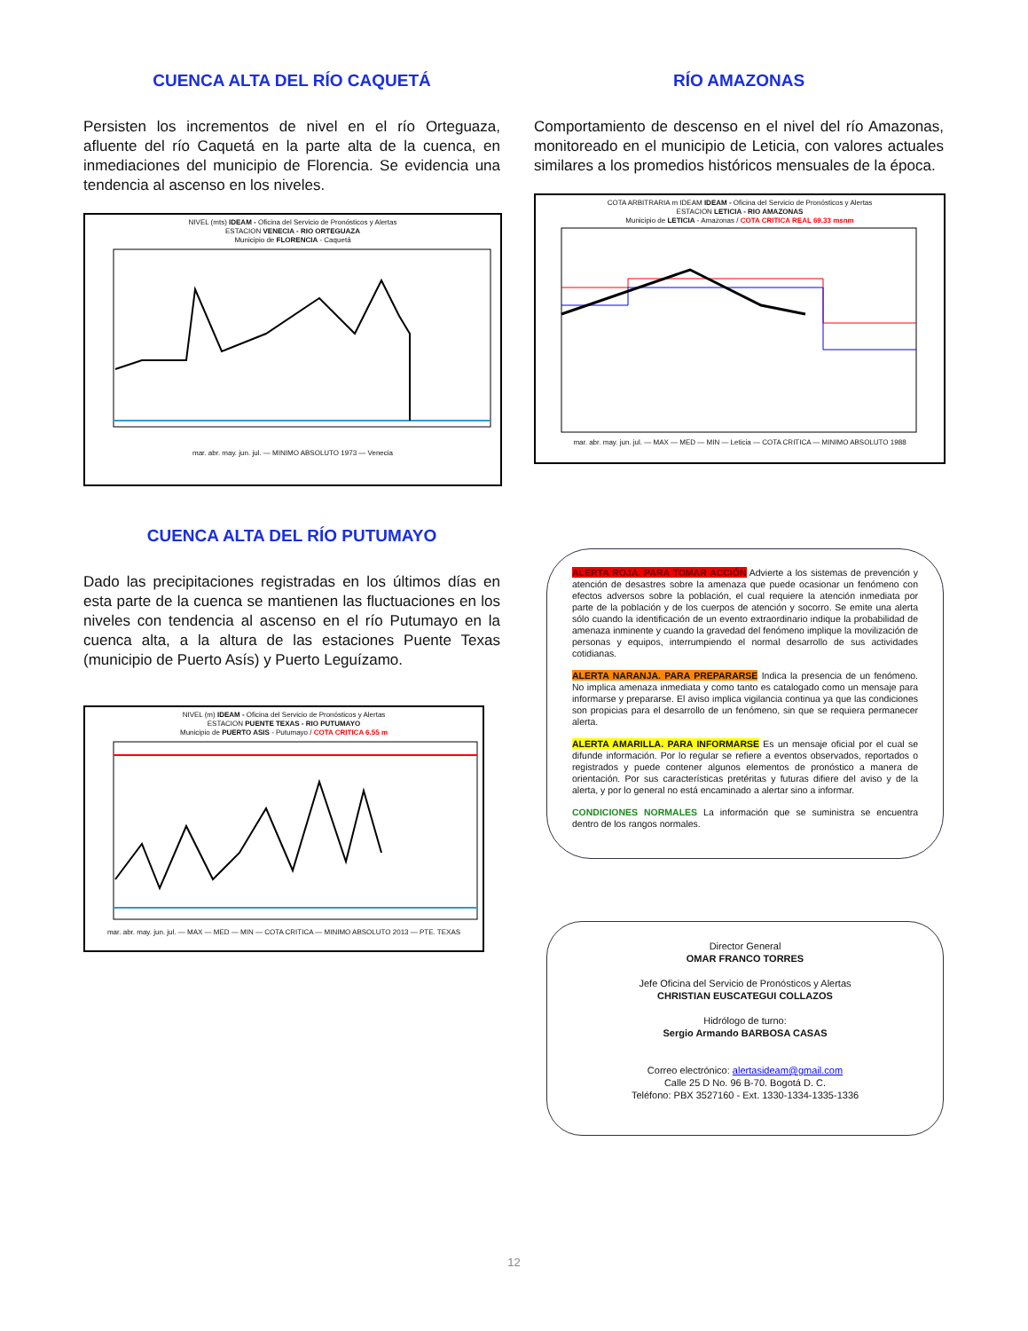CUENCA ALTA DEL RÍO CAQUETÁ
Persisten los incrementos de nivel en el río Orteguaza, afluente del río Caquetá en la parte alta de la cuenca, en inmediaciones del municipio de Florencia. Se evidencia una tendencia al ascenso en los niveles.
NIVEL (mts) IDEAM - Oficina del Servicio de Pronósticos y Alertas
ESTACION VENECIA - RIO ORTEGUAZA
Municipio de FLORENCIA - Caquetá
mar. abr. may. jun. jul. — MINIMO ABSOLUTO 1973 — Venecia
CUENCA ALTA DEL RÍO PUTUMAYO
Dado las precipitaciones registradas en los últimos días en esta parte de la cuenca se mantienen las fluctuaciones en los niveles con tendencia al ascenso en el río Putumayo en la cuenca alta, a la altura de las estaciones Puente Texas (municipio de Puerto Asís) y Puerto Leguízamo.
NIVEL (m) IDEAM - Oficina del Servicio de Pronósticos y Alertas
ESTACION PUENTE TEXAS - RIO PUTUMAYO
Municipio de PUERTO ASIS - Putumayo / COTA CRITICA 6.55 m
mar. abr. may. jun. jul. — MAX — MED — MIN — COTA CRITICA — MINIMO ABSOLUTO 2013 — PTE. TEXAS
RÍO AMAZONAS
Comportamiento de descenso en el nivel del río Amazonas, monitoreado en el municipio de Leticia, con valores actuales similares a los promedios históricos mensuales de la época.
COTA ARBITRARIA m IDEAM IDEAM - Oficina del Servicio de Pronósticos y Alertas
ESTACION LETICIA - RIO AMAZONAS
Municipio de LETICIA - Amazonas / COTA CRITICA REAL 69,33 msnm
mar. abr. may. jun. jul. — MAX — MED — MIN — Leticia — COTA CRITICA — MINIMO ABSOLUTO 1988
ALERTA ROJA. PARA TOMAR ACCIÓN Advierte a los sistemas de prevención y atención de desastres sobre la amenaza que puede ocasionar un fenómeno con efectos adversos sobre la población, el cual requiere la atención inmediata por parte de la población y de los cuerpos de atención y socorro. Se emite una alerta sólo cuando la identificación de un evento extraordinario indique la probabilidad de amenaza inminente y cuando la gravedad del fenómeno implique la movilización de personas y equipos, interrumpiendo el normal desarrollo de sus actividades cotidianas.
ALERTA NARANJA. PARA PREPARARSE Indica la presencia de un fenómeno. No implica amenaza inmediata y como tanto es catalogado como un mensaje para informarse y prepararse. El aviso implica vigilancia continua ya que las condiciones son propicias para el desarrollo de un fenómeno, sin que se requiera permanecer alerta.
ALERTA AMARILLA. PARA INFORMARSE Es un mensaje oficial por el cual se difunde información. Por lo regular se refiere a eventos observados, reportados o registrados y puede contener algunos elementos de pronóstico a manera de orientación. Por sus características pretéritas y futuras difiere del aviso y de la alerta, y por lo general no está encaminado a alertar sino a informar.
CONDICIONES NORMALES La información que se suministra se encuentra dentro de los rangos normales.
Director General
OMAR FRANCO TORRES
Jefe Oficina del Servicio de Pronósticos y Alertas
CHRISTIAN EUSCATEGUI COLLAZOS
Hidrólogo de turno:
Sergio Armando BARBOSA CASAS
Correo electrónico: alertasideam@gmail.com
Calle 25 D No. 96 B-70. Bogotá D. C.
Teléfono: PBX 3527160 - Ext. 1330-1334-1335-1336
12